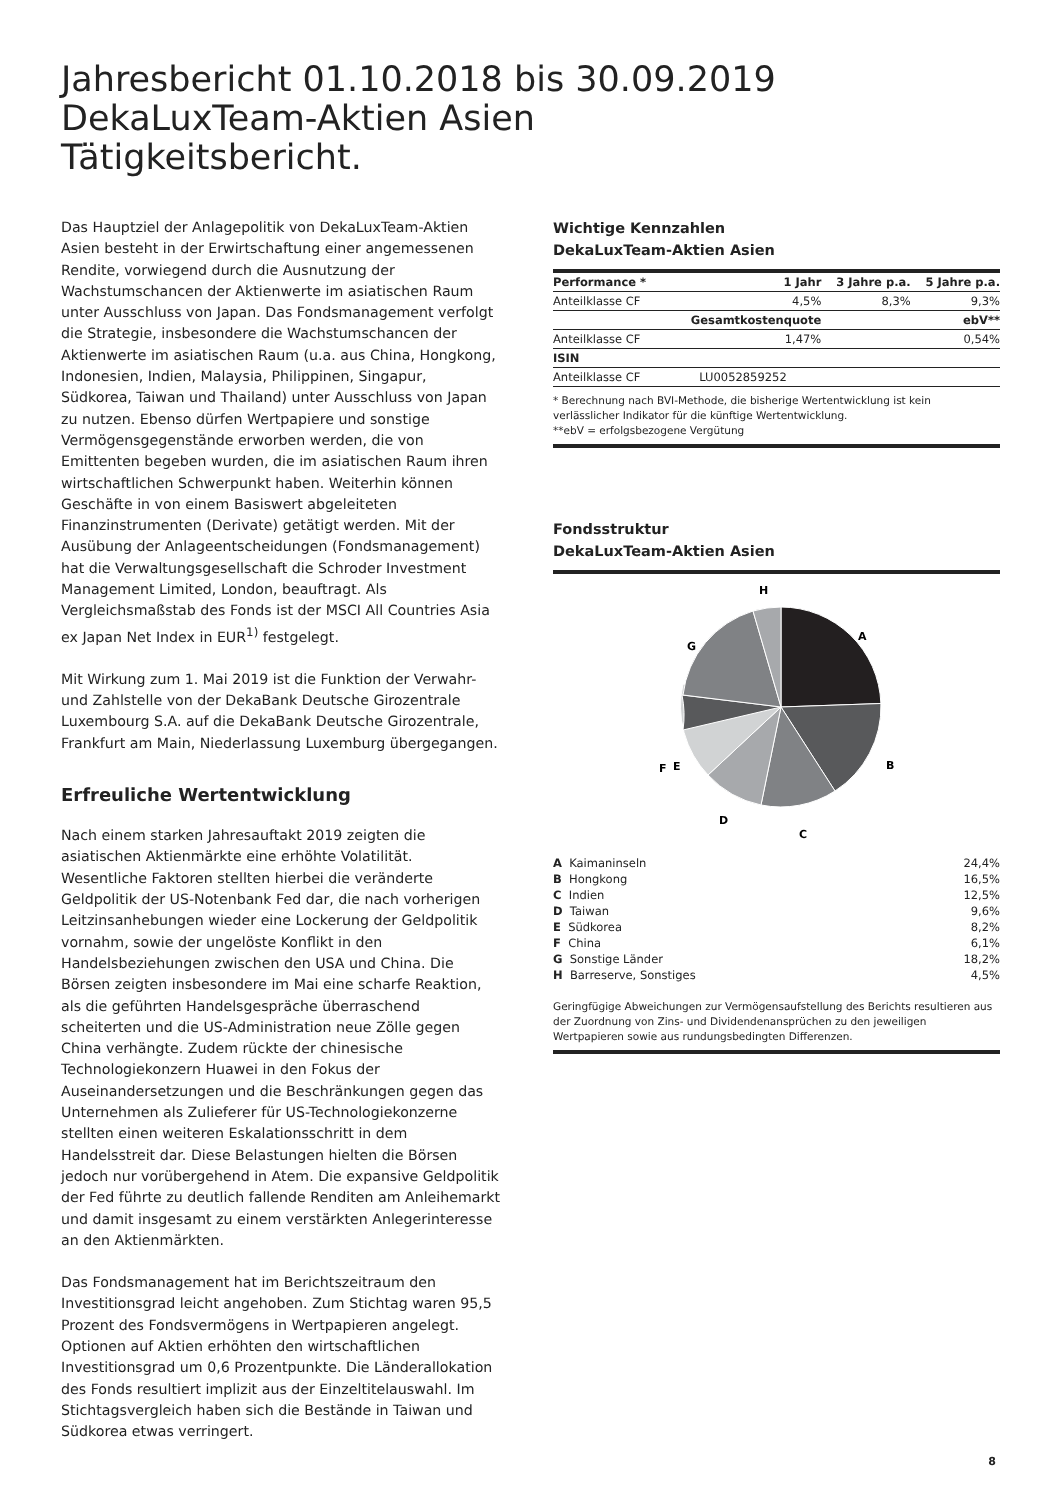Jahresbericht 01.10.2018 bis 30.09.2019
DekaLuxTeam-Aktien Asien
Tätigkeitsbericht.
Das Hauptziel der Anlagepolitik von DekaLuxTeam-Aktien Asien besteht in der Erwirtschaftung einer angemessenen Rendite, vorwiegend durch die Ausnutzung der Wachstumschancen der Aktienwerte im asiatischen Raum unter Ausschluss von Japan. Das Fondsmanagement verfolgt die Strategie, insbesondere die Wachstumschancen der Aktienwerte im asiatischen Raum (u.a. aus China, Hongkong, Indonesien, Indien, Malaysia, Philippinen, Singapur, Südkorea, Taiwan und Thailand) unter Ausschluss von Japan zu nutzen. Ebenso dürfen Wertpapiere und sonstige Vermögensgegenstände erworben werden, die von Emittenten begeben wurden, die im asiatischen Raum ihren wirtschaftlichen Schwerpunkt haben. Weiterhin können Geschäfte in von einem Basiswert abgeleiteten Finanzinstrumenten (Derivate) getätigt werden. Mit der Ausübung der Anlageentscheidungen (Fondsmanagement) hat die Verwaltungsgesellschaft die Schroder Investment Management Limited, London, beauftragt. Als Vergleichsmaßstab des Fonds ist der MSCI All Countries Asia ex Japan Net Index in EUR<sup>1)</sup> festgelegt.
Mit Wirkung zum 1. Mai 2019 ist die Funktion der Verwahr- und Zahlstelle von der DekaBank Deutsche Girozentrale Luxembourg S.A. auf die DekaBank Deutsche Girozentrale, Frankfurt am Main, Niederlassung Luxemburg übergegangen.
Erfreuliche Wertentwicklung
Nach einem starken Jahresauftakt 2019 zeigten die asiatischen Aktienmärkte eine erhöhte Volatilität. Wesentliche Faktoren stellten hierbei die veränderte Geldpolitik der US-Notenbank Fed dar, die nach vorherigen Leitzinsanhebungen wieder eine Lockerung der Geldpolitik vornahm, sowie der ungelöste Konflikt in den Handelsbeziehungen zwischen den USA und China. Die Börsen zeigten insbesondere im Mai eine scharfe Reaktion, als die geführten Handelsgespräche überraschend scheiterten und die US-Administration neue Zölle gegen China verhängte. Zudem rückte der chinesische Technologiekonzern Huawei in den Fokus der Auseinandersetzungen und die Beschränkungen gegen das Unternehmen als Zulieferer für US-Technologiekonzerne stellten einen weiteren Eskalationsschritt in dem Handelsstreit dar. Diese Belastungen hielten die Börsen jedoch nur vorübergehend in Atem. Die expansive Geldpolitik der Fed führte zu deutlich fallende Renditen am Anleihemarkt und damit insgesamt zu einem verstärkten Anlegerinteresse an den Aktienmärkten.
Das Fondsmanagement hat im Berichtszeitraum den Investitionsgrad leicht angehoben. Zum Stichtag waren 95,5 Prozent des Fondsvermögens in Wertpapieren angelegt. Optionen auf Aktien erhöhten den wirtschaftlichen Investitionsgrad um 0,6 Prozentpunkte. Die Länderallokation des Fonds resultiert implizit aus der Einzeltitelauswahl. Im Stichtagsvergleich haben sich die Bestände in Taiwan und Südkorea etwas verringert.
Wichtige Kennzahlen
DekaLuxTeam-Aktien Asien
| Performance * | 1 Jahr | 3 Jahre p.a. | 5 Jahre p.a. |
| --- | --- | --- | --- |
| Anteilklasse CF | 4,5% | 8,3% | 9,3% |
| | Gesamtkostenquote | | ebV** |
| Anteilklasse CF | 1,47% | | 0,54% |
| ISIN | | | |
| Anteilklasse CF | LU0052859252 | | |
* Berechnung nach BVI-Methode, die bisherige Wertentwicklung ist kein verlässlicher Indikator für die künftige Wertentwicklung.
**ebV = erfolgsbezogene Vergütung
Fondsstruktur
DekaLuxTeam-Aktien Asien
H
A
G
F
B
E
D
C
| A Kaimaninseln | 24,4% |
| B Hongkong | 16,5% |
| C Indien | 12,5% |
| D Taiwan | 9,6% |
| E Südkorea | 8,2% |
| F China | 6,1% |
| G Sonstige Länder | 18,2% |
| H Barreserve, Sonstiges | 4,5% |
Geringfügige Abweichungen zur Vermögensaufstellung des Berichts resultieren aus der Zuordnung von Zins- und Dividendenansprüchen zu den jeweiligen Wertpapieren sowie aus rundungsbedingten Differenzen.
8